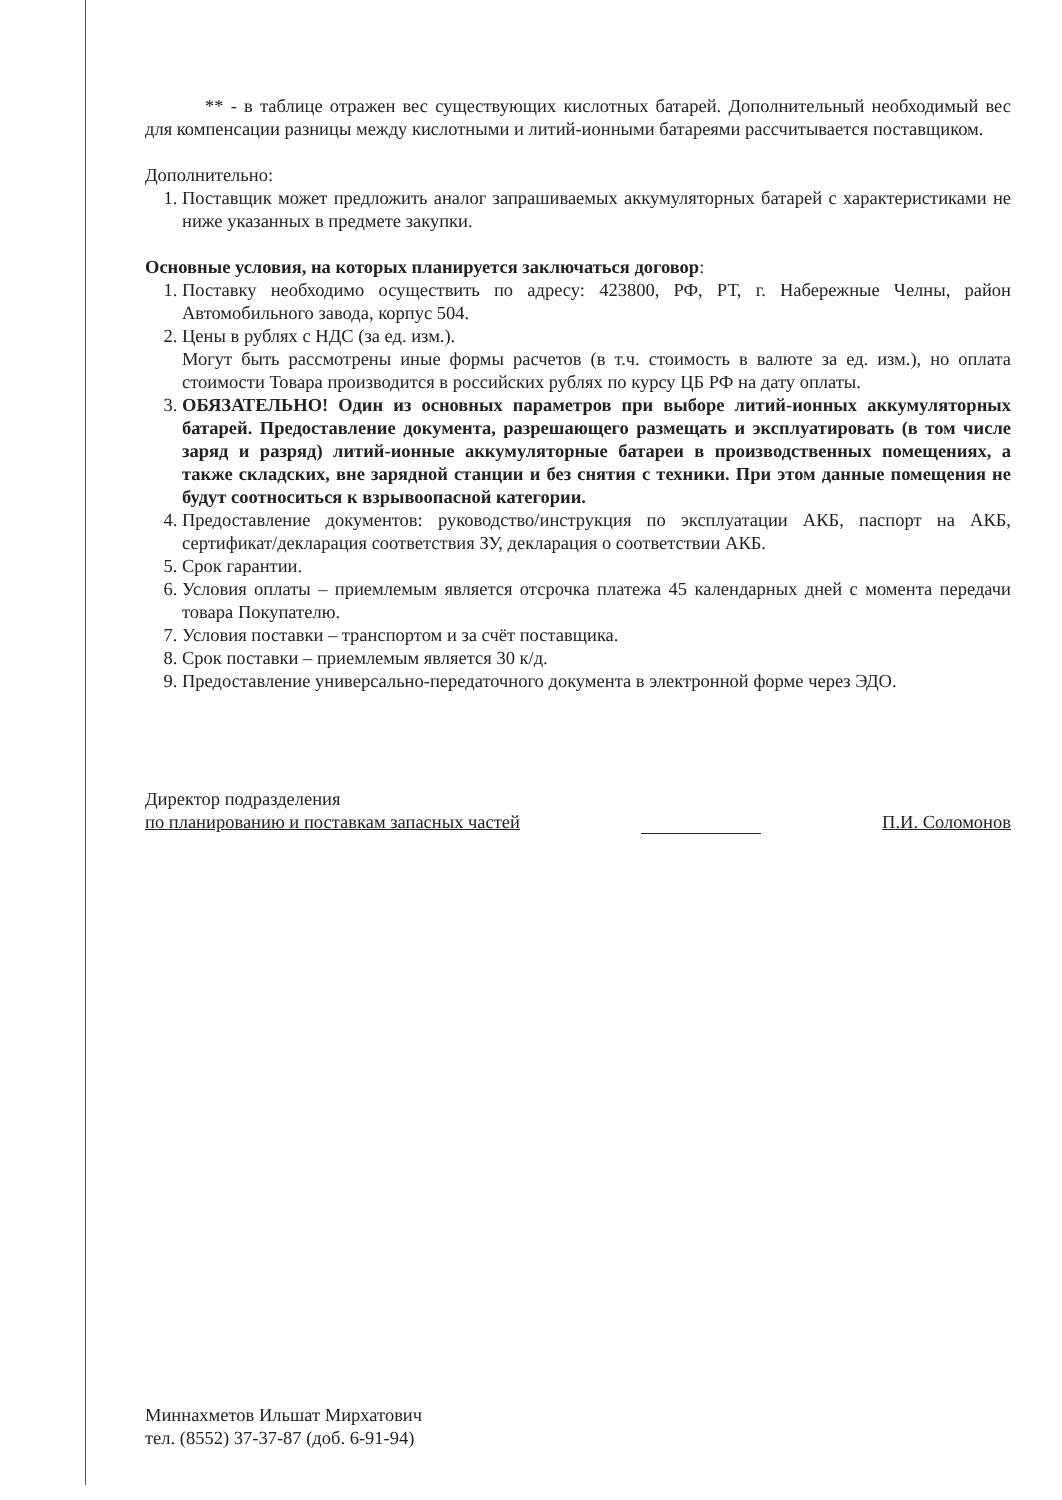** - в таблице отражен вес существующих кислотных батарей. Дополнительный необходимый вес для компенсации разницы между кислотными и литий-ионными батареями рассчитывается поставщиком.
Дополнительно:
1. Поставщик может предложить аналог запрашиваемых аккумуляторных батарей с характеристиками не ниже указанных в предмете закупки.
Основные условия, на которых планируется заключаться договор:
1. Поставку необходимо осуществить по адресу: 423800, РФ, РТ, г. Набережные Челны, район Автомобильного завода, корпус 504.
2. Цены в рублях с НДС (за ед. изм.).
Могут быть рассмотрены иные формы расчетов (в т.ч. стоимость в валюте за ед. изм.), но оплата стоимости Товара производится в российских рублях по курсу ЦБ РФ на дату оплаты.
3. ОБЯЗАТЕЛЬНО! Один из основных параметров при выборе литий-ионных аккумуляторных батарей. Предоставление документа, разрешающего размещать и эксплуатировать (в том числе заряд и разряд) литий-ионные аккумуляторные батареи в производственных помещениях, а также складских, вне зарядной станции и без снятия с техники. При этом данные помещения не будут соотноситься к взрывоопасной категории.
4. Предоставление документов: руководство/инструкция по эксплуатации АКБ, паспорт на АКБ, сертификат/декларация соответствия ЗУ, декларация о соответствии АКБ.
5. Срок гарантии.
6. Условия оплаты – приемлемым является отсрочка платежа 45 календарных дней с момента передачи товара Покупателю.
7. Условия поставки – транспортом и за счёт поставщика.
8. Срок поставки – приемлемым является 30 к/д.
9. Предоставление универсально-передаточного документа в электронной форме через ЭДО.
Директор подразделения
по планированию и поставкам запасных частей
П.И. Соломонов
Миннахметов Ильшат Мирхатович
тел. (8552) 37-37-87 (доб. 6-91-94)